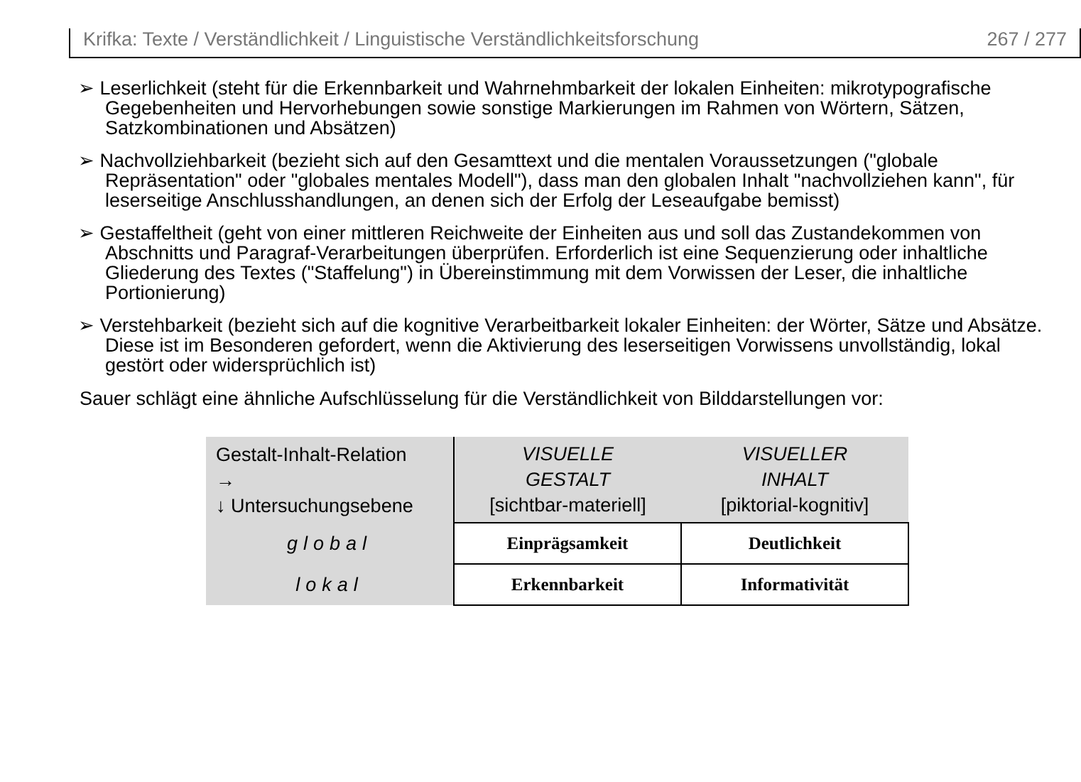Krifka: Texte / Verständlichkeit / Linguistische Verständlichkeitsforschung 267 / 277
➢ Leserlichkeit (steht für die Erkennbarkeit und Wahrnehmbarkeit der lokalen Einheiten: mikrotypografische Gegebenheiten und Hervorhebungen sowie sonstige Markierungen im Rahmen von Wörtern, Sätzen, Satzkombinationen und Absätzen)
➢ Nachvollziehbarkeit (bezieht sich auf den Gesamttext und die mentalen Voraussetzungen ("globale Repräsentation" oder "globales mentales Modell"), dass man den globalen Inhalt "nachvollziehen kann", für leserseitige Anschlusshandlungen, an denen sich der Erfolg der Leseaufgabe bemisst)
➢ Gestaffeltheit (geht von einer mittleren Reichweite der Einheiten aus und soll das Zustandekommen von Abschnitts und Paragraf-Verarbeitungen überprüfen. Erforderlich ist eine Sequenzierung oder inhaltliche Gliederung des Textes ("Staffelung") in Übereinstimmung mit dem Vorwissen der Leser, die inhaltliche Portionierung)
➢ Verstehbarkeit (bezieht sich auf die kognitive Verarbeitbarkeit lokaler Einheiten: der Wörter, Sätze und Absätze. Diese ist im Besonderen gefordert, wenn die Aktivierung des leserseitigen Vorwissens unvollständig, lokal gestört oder widersprüchlich ist)
Sauer schlägt eine ähnliche Aufschlüsselung für die Verständlichkeit von Bilddarstellungen vor:
| Gestalt-Inhalt-Relation → ↓ Untersuchungsebene | VISUELLE GESTALT [sichtbar-materiell] | VISUELLER INHALT [piktorial-kognitiv] |
| global | Einprägsamkeit | Deutlichkeit |
| lokal | Erkennbarkeit | Informativität |